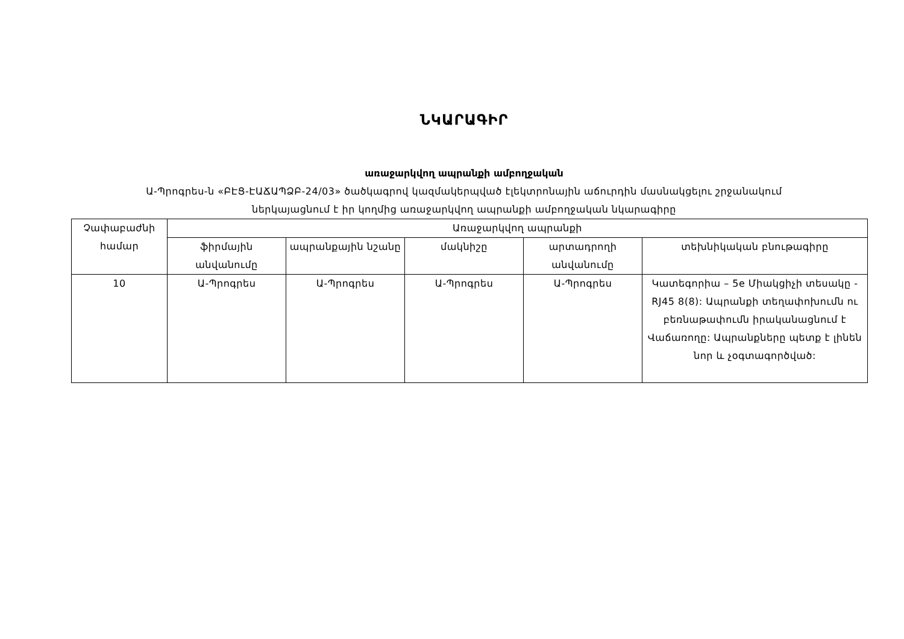ՆԿԱՐԱԳԻՐ
առաջարկվող ապրանքի ամբողջական
Ա-Պրոգրես-ն «ԲԷՑ-ԷԱՃԱՊՁԲ-24/03» ծածկագրով կազմակերպված էլեկտրոնային աճուրդին մասնակցելու շրջանակում
ներկայացնում է իր կողմից առաջարկվող ապրանքի ամբողջական նկարագիրը
| Չափաբաժնի համար | Առաջարկվող ապրանքի | | | | |
| --- | --- | --- | --- | --- | --- |
| | ֆիրմային անվանումը | ապրանքային նշանը | մակնիշը | արտադրողի անվանումը | տեխնիկական բնութագիրը |
| 10 | Ա-Պրոգրես | Ա-Պրոգրես | Ա-Պրոգրես | Ա-Պրոգրես | Կատեգորիա – 5e Միակցիչի տեսակը - RJ45 8(8): Ապրանքի տեղափոխումն ու բեռնաթափումն իրականացնում է Վաճառողը: Ապրանքները պետք է լինեն նոր և չօգտագործված: |